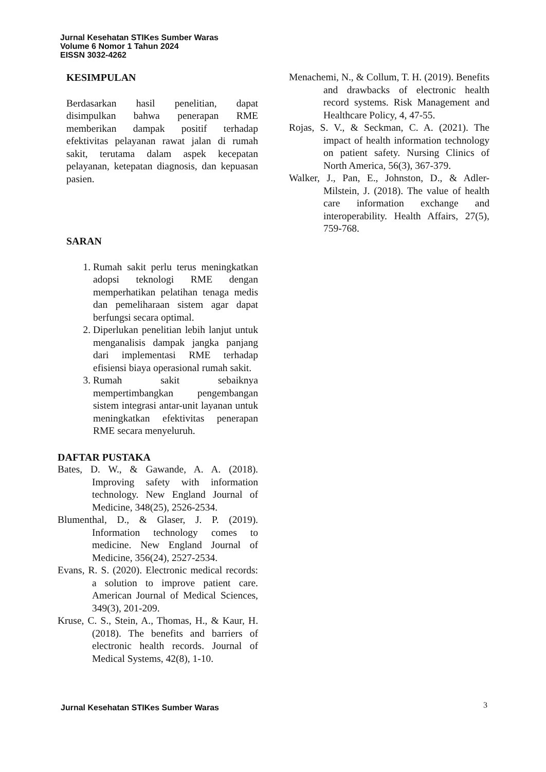Jurnal Kesehatan STIKes Sumber Waras
Volume 6 Nomor 1 Tahun 2024
EISSN 3032-4262
KESIMPULAN
Berdasarkan hasil penelitian, dapat disimpulkan bahwa penerapan RME memberikan dampak positif terhadap efektivitas pelayanan rawat jalan di rumah sakit, terutama dalam aspek kecepatan pelayanan, ketepatan diagnosis, dan kepuasan pasien.
SARAN
1. Rumah sakit perlu terus meningkatkan adopsi teknologi RME dengan memperhatikan pelatihan tenaga medis dan pemeliharaan sistem agar dapat berfungsi secara optimal.
2. Diperlukan penelitian lebih lanjut untuk menganalisis dampak jangka panjang dari implementasi RME terhadap efisiensi biaya operasional rumah sakit.
3. Rumah sakit sebaiknya mempertimbangkan pengembangan sistem integrasi antar-unit layanan untuk meningkatkan efektivitas penerapan RME secara menyeluruh.
DAFTAR PUSTAKA
Bates, D. W., & Gawande, A. A. (2018). Improving safety with information technology. New England Journal of Medicine, 348(25), 2526-2534.
Blumenthal, D., & Glaser, J. P. (2019). Information technology comes to medicine. New England Journal of Medicine, 356(24), 2527-2534.
Evans, R. S. (2020). Electronic medical records: a solution to improve patient care. American Journal of Medical Sciences, 349(3), 201-209.
Kruse, C. S., Stein, A., Thomas, H., & Kaur, H. (2018). The benefits and barriers of electronic health records. Journal of Medical Systems, 42(8), 1-10.
Menachemi, N., & Collum, T. H. (2019). Benefits and drawbacks of electronic health record systems. Risk Management and Healthcare Policy, 4, 47-55.
Rojas, S. V., & Seckman, C. A. (2021). The impact of health information technology on patient safety. Nursing Clinics of North America, 56(3), 367-379.
Walker, J., Pan, E., Johnston, D., & Adler-Milstein, J. (2018). The value of health care information exchange and interoperability. Health Affairs, 27(5), 759-768.
Jurnal Kesehatan STIKes Sumber Waras
3